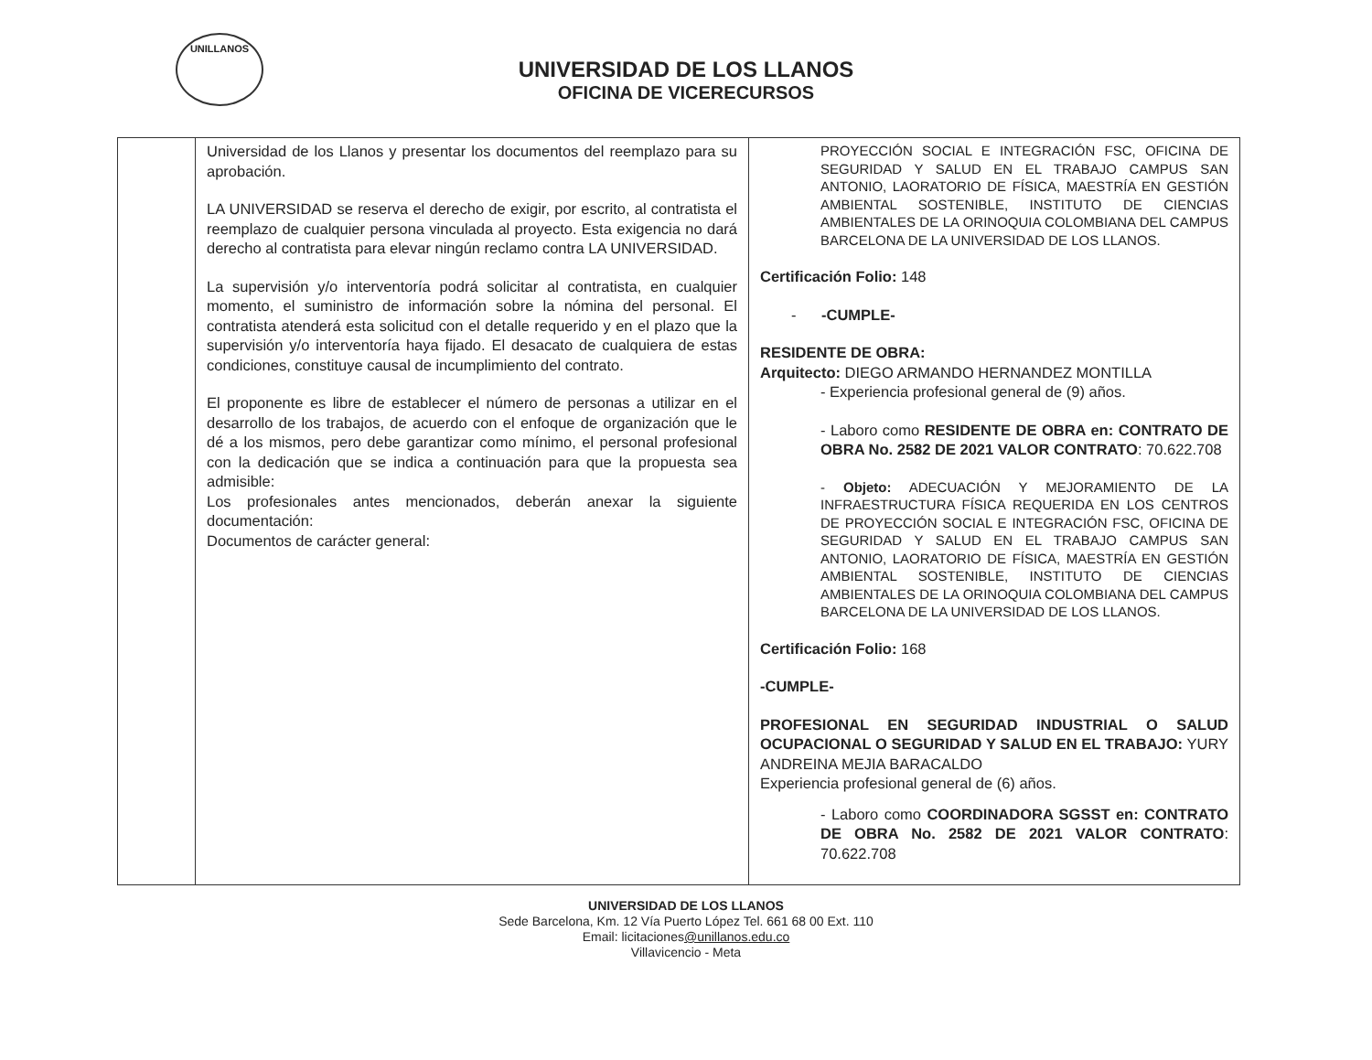UNILLANOS
UNIVERSIDAD DE LOS LLANOS
OFICINA DE VICERECURSOS
| | Universidad de los Llanos y presentar los documentos del reemplazo para su aprobación. LA UNIVERSIDAD se reserva el derecho de exigir, por escrito, al contratista el reemplazo de cualquier persona vinculada al proyecto. Esta exigencia no dará derecho al contratista para elevar ningún reclamo contra LA UNIVERSIDAD. La supervisión y/o interventoría podrá solicitar al contratista, en cualquier momento, el suministro de información sobre la nómina del personal. El contratista atenderá esta solicitud con el detalle requerido y en el plazo que la supervisión y/o interventoría haya fijado. El desacato de cualquiera de estas condiciones, constituye causal de incumplimiento del contrato. El proponente es libre de establecer el número de personas a utilizar en el desarrollo de los trabajos, de acuerdo con el enfoque de organización que le dé a los mismos, pero debe garantizar como mínimo, el personal profesional con la dedicación que se indica a continuación para que la propuesta sea admisible: Los profesionales antes mencionados, deberán anexar la siguiente documentación: Documentos de carácter general: | PROYECCIÓN SOCIAL E INTEGRACIÓN FSC, OFICINA DE SEGURIDAD Y SALUD EN EL TRABAJO CAMPUS SAN ANTONIO, LAORATORIO DE FÍSICA, MAESTRÍA EN GESTIÓN AMBIENTAL SOSTENIBLE, INSTITUTO DE CIENCIAS AMBIENTALES DE LA ORINOQUIA COLOMBIANA DEL CAMPUS BARCELONA DE LA UNIVERSIDAD DE LOS LLANOS. Certificación Folio: 148 - -CUMPLE- RESIDENTE DE OBRA: Arquitecto: DIEGO ARMANDO HERNANDEZ MONTILLA - Experiencia profesional general de (9) años. - Laboro como RESIDENTE DE OBRA en: CONTRATO DE OBRA No. 2582 DE 2021 VALOR CONTRATO : 70.622.708 - Objeto: ADECUACIÓN Y MEJORAMIENTO DE LA INFRAESTRUCTURA FÍSICA REQUERIDA EN LOS CENTROS DE PROYECCIÓN SOCIAL E INTEGRACIÓN FSC, OFICINA DE SEGURIDAD Y SALUD EN EL TRABAJO CAMPUS SAN ANTONIO, LAORATORIO DE FÍSICA, MAESTRÍA EN GESTIÓN AMBIENTAL SOSTENIBLE, INSTITUTO DE CIENCIAS AMBIENTALES DE LA ORINOQUIA COLOMBIANA DEL CAMPUS BARCELONA DE LA UNIVERSIDAD DE LOS LLANOS. Certificación Folio: 168 -CUMPLE- PROFESIONAL EN SEGURIDAD INDUSTRIAL O SALUD OCUPACIONAL O SEGURIDAD Y SALUD EN EL TRABAJO: YURY ANDREINA MEJIA BARACALDO Experiencia profesional general de (6) años. - Laboro como COORDINADORA SGSST en: CONTRATO DE OBRA No. 2582 DE 2021 VALOR CONTRATO : 70.622.708 |
UNIVERSIDAD DE LOS LLANOS
Sede Barcelona, Km. 12 Vía Puerto López Tel. 661 68 00 Ext. 110
Email: licitaciones@unillanos.edu.co
Villavicencio - Meta